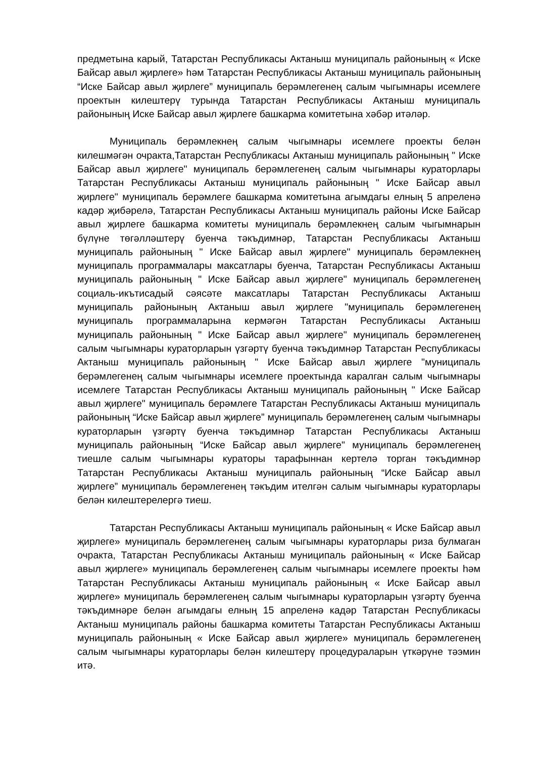предметына карый, Татарстан Республикасы Актаныш муниципаль районының « Иске Байсар авыл җирлеге» һәм Татарстан Республикасы Актаныш муниципаль районының “Иске Байсар авыл җирлеге” муниципаль берәмлегенең салым чыгымнары исемлеге проектын килештерү турында Татарстан Республикасы Актаныш муниципаль районының Иске Байсар авыл җирлеге башкарма комитетына хәбәр итәләр.
Муниципаль берәмлекнең салым чыгымнары исемлеге проекты белән килешмәгән очракта,Татарстан Республикасы Актаныш муниципаль районының " Иске Байсар авыл җирлеге" муниципаль берәмлегенең салым чыгымнары кураторлары Татарстан Республикасы Актаныш муниципаль районының " Иске Байсар авыл җирлеге" муниципаль берәмлеге башкарма комитетына агымдагы елның 5 апреленә кадәр җибәрелә, Татарстан Республикасы Актаныш муниципаль районы Иске Байсар авыл җирлеге башкарма комитеты муниципаль берәмлекнең салым чыгымнарын бүлүне төгәлләштерү буенча тәкъдимнәр, Татарстан Республикасы Актаныш муниципаль районының " Иске Байсар авыл җирлеге" муниципаль берәмлекнең муниципаль программалары максатлары буенча, Татарстан Республикасы Актаныш муниципаль районының " Иске Байсар авыл җирлеге" муниципаль берәмлегенең социаль-икътисадый сәясәте максатлары Татарстан Республикасы Актаныш муниципаль районының Актаныш авыл җирлеге "муниципаль берәмлегенең муниципаль программаларына кермәгән Татарстан Республикасы Актаныш муниципаль районының " Иске Байсар авыл җирлеге" муниципаль берәмлегенең салым чыгымнары кураторларын үзгәртү буенча тәкъдимнәр Татарстан Республикасы Актаныш муниципаль районының " Иске Байсар авыл җирлеге "муниципаль берәмлегенең салым чыгымнары исемлеге проектында каралган салым чыгымнары исемлеге Татарстан Республикасы Актаныш муниципаль районының " Иске Байсар авыл җирлеге" муниципаль берәмлеге Татарстан Республикасы Актаныш муниципаль районының “Иске Байсар авыл җирлеге” муниципаль берәмлегенең салым чыгымнары кураторларын үзгәртү буенча тәкъдимнәр Татарстан Республикасы Актаныш муниципаль районының “Иске Байсар авыл җирлеге" муниципаль берәмлегенең тиешле салым чыгымнары кураторы тарафыннан кертелә торган тәкъдимнәр Татарстан Республикасы Актаныш муниципаль районының “Иске Байсар авыл җирлеге” муниципаль берәмлегенең тәкъдим ителгән салым чыгымнары кураторлары белән килештерелергә тиеш.
Татарстан Республикасы Актаныш муниципаль районының « Иске Байсар авыл җирлеге» муниципаль берәмлегенең салым чыгымнары кураторлары риза булмаган очракта, Татарстан Республикасы Актаныш муниципаль районының « Иске Байсар авыл җирлеге» муниципаль берәмлегенең салым чыгымнары исемлеге проекты һәм Татарстан Республикасы Актаныш муниципаль районының « Иске Байсар авыл җирлеге» муниципаль берәмлегенең салым чыгымнары кураторларын үзгәртү буенча тәкъдимнәре белән агымдагы елның 15 апреленә кадәр Татарстан Республикасы Актаныш муниципаль районы башкарма комитеты Татарстан Республикасы Актаныш муниципаль районының « Иске Байсар авыл җирлеге» муниципаль берәмлегенең салым чыгымнары кураторлары белән килештерү процедураларын үткәрүне тәэмин итә.